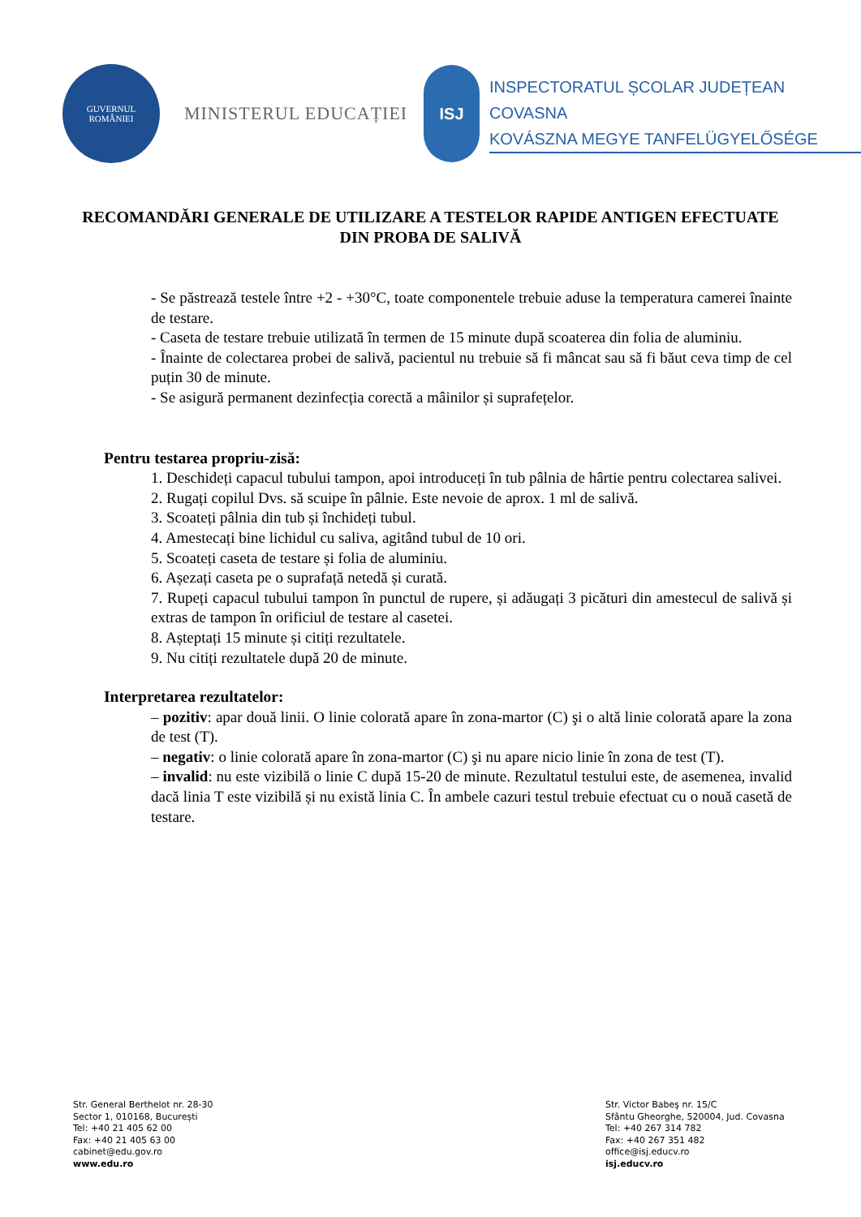GUVERNUL
ROMÂNIEI
MINISTERUL EDUCAȚIEI
ISJ
INSPECTORATUL ȘCOLAR JUDEȚEAN COVASNA
KOVÁSZNA MEGYE TANFELÜGYELŐSÉGE
RECOMANDĂRI GENERALE DE UTILIZARE A TESTELOR RAPIDE ANTIGEN EFECTUATE DIN PROBA DE SALIVĂ
- Se păstrează testele între +2 - +30°C, toate componentele trebuie aduse la temperatura camerei înainte de testare.
- Caseta de testare trebuie utilizată în termen de 15 minute după scoaterea din folia de aluminiu.
- Înainte de colectarea probei de salivă, pacientul nu trebuie să fi mâncat sau să fi băut ceva timp de cel puțin 30 de minute.
- Se asigură permanent dezinfecția corectă a mâinilor și suprafețelor.
Pentru testarea propriu-zisă:
1. Deschideți capacul tubului tampon, apoi introduceți în tub pâlnia de hârtie pentru colectarea salivei.
2. Rugați copilul Dvs. să scuipe în pâlnie. Este nevoie de aprox. 1 ml de salivă.
3. Scoateți pâlnia din tub și închideți tubul.
4. Amestecați bine lichidul cu saliva, agitând tubul de 10 ori.
5. Scoateți caseta de testare și folia de aluminiu.
6. Așezați caseta pe o suprafață netedă și curată.
7. Rupeți capacul tubului tampon în punctul de rupere, și adăugați 3 picături din amestecul de salivă și extras de tampon în orificiul de testare al casetei.
8. Așteptați 15 minute și citiți rezultatele.
9. Nu citiți rezultatele după 20 de minute.
Interpretarea rezultatelor:
– pozitiv: apar două linii. O linie colorată apare în zona-martor (C) şi o altă linie colorată apare la zona de test (T).
– negativ: o linie colorată apare în zona-martor (C) şi nu apare nicio linie în zona de test (T).
– invalid: nu este vizibilă o linie C după 15-20 de minute. Rezultatul testului este, de asemenea, invalid dacă linia T este vizibilă și nu există linia C. În ambele cazuri testul trebuie efectuat cu o nouă casetă de testare.
Str. General Berthelot nr. 28-30
Sector 1, 010168, București
Tel: +40 21 405 62 00
Fax: +40 21 405 63 00
cabinet@edu.gov.ro
www.edu.ro
Str. Victor Babeş nr. 15/C
Sfântu Gheorghe, 520004, Jud. Covasna
Tel: +40 267 314 782
Fax: +40 267 351 482
office@isj.educv.ro
isj.educv.ro